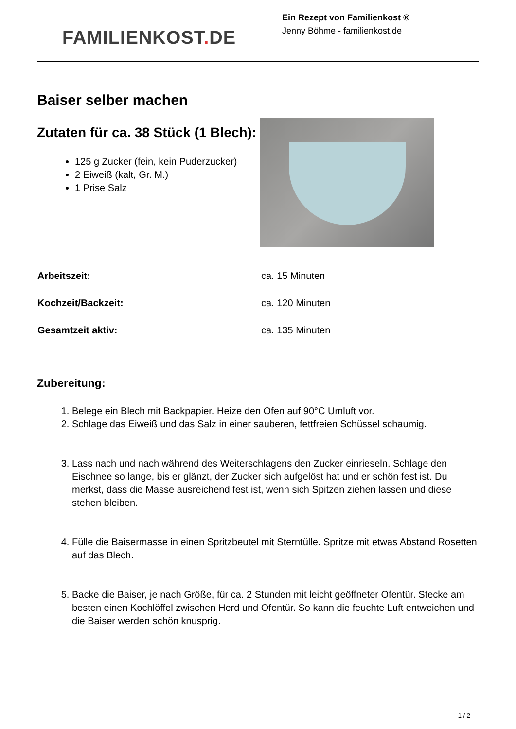FAMILIENKOST. DE
Ein Rezept von Familienkost ®
Jenny Böhme - familienkost.de
Baiser selber machen
Zutaten für ca. 38 Stück (1 Blech):
125 g Zucker (fein, kein Puderzucker)
2 Eiweiß (kalt, Gr. M.)
1 Prise Salz
| Arbeitszeit: | ca. 15 Minuten |
| Kochzeit/Backzeit: | ca. 120 Minuten |
| Gesamtzeit aktiv: | ca. 135 Minuten |
Zubereitung:
1. Belege ein Blech mit Backpapier. Heize den Ofen auf 90°C Umluft vor.
2. Schlage das Eiweiß und das Salz in einer sauberen, fettfreien Schüssel schaumig.
3. Lass nach und nach während des Weiterschlagens den Zucker einrieseln. Schlage den Eischnee so lange, bis er glänzt, der Zucker sich aufgelöst hat und er schön fest ist. Du merkst, dass die Masse ausreichend fest ist, wenn sich Spitzen ziehen lassen und diese stehen bleiben.
4. Fülle die Baisermasse in einen Spritzbeutel mit Sterntülle. Spritze mit etwas Abstand Rosetten auf das Blech.
5. Backe die Baiser, je nach Größe, für ca. 2 Stunden mit leicht geöffneter Ofentür. Stecke am besten einen Kochlöffel zwischen Herd und Ofentür. So kann die feuchte Luft entweichen und die Baiser werden schön knusprig.
1 / 2